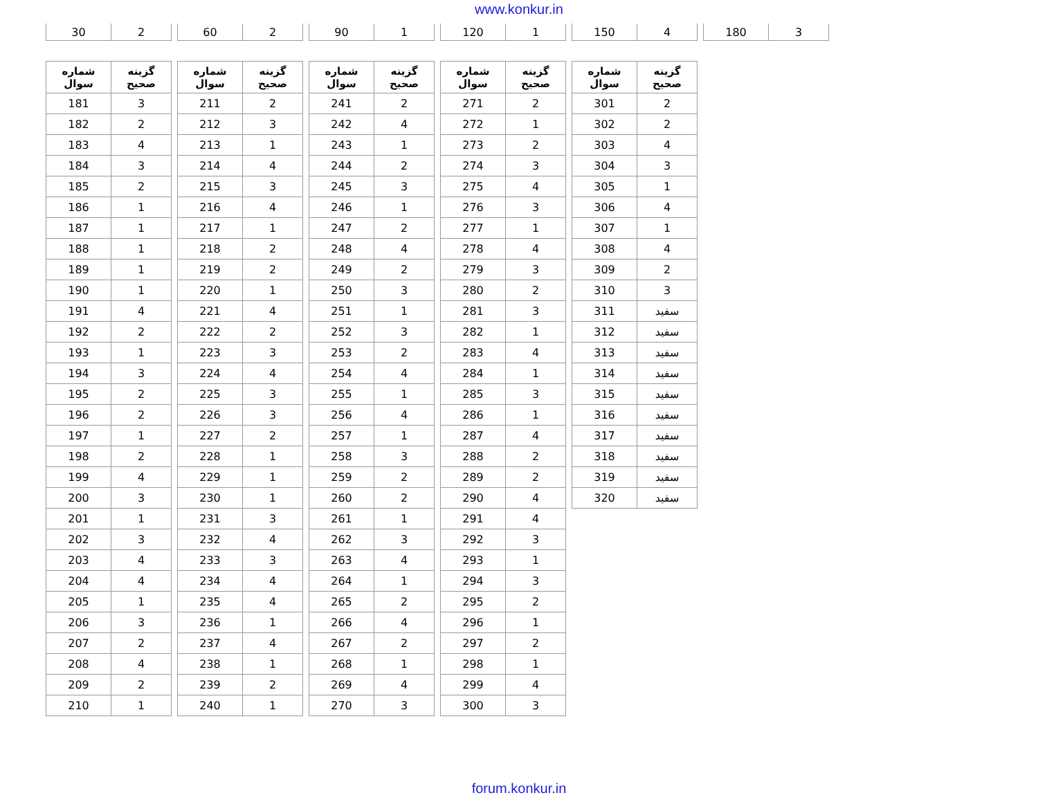www.konkur.in
| 30 | 2 |
| 60 | 2 |
| 90 | 1 |
| 120 | 1 |
| 150 | 4 |
| 180 | 3 |
| شماره سوال | گزینه صحیح |
| --- | --- |
| 181 | 3 |
| 182 | 2 |
| 183 | 4 |
| 184 | 3 |
| 185 | 2 |
| 186 | 1 |
| 187 | 1 |
| 188 | 1 |
| 189 | 1 |
| 190 | 1 |
| 191 | 4 |
| 192 | 2 |
| 193 | 1 |
| 194 | 3 |
| 195 | 2 |
| 196 | 2 |
| 197 | 1 |
| 198 | 2 |
| 199 | 4 |
| 200 | 3 |
| 201 | 1 |
| 202 | 3 |
| 203 | 4 |
| 204 | 4 |
| 205 | 1 |
| 206 | 3 |
| 207 | 2 |
| 208 | 4 |
| 209 | 2 |
| 210 | 1 |
| شماره سوال | گزینه صحیح |
| --- | --- |
| 211 | 2 |
| 212 | 3 |
| 213 | 1 |
| 214 | 4 |
| 215 | 3 |
| 216 | 4 |
| 217 | 1 |
| 218 | 2 |
| 219 | 2 |
| 220 | 1 |
| 221 | 4 |
| 222 | 2 |
| 223 | 3 |
| 224 | 4 |
| 225 | 3 |
| 226 | 3 |
| 227 | 2 |
| 228 | 1 |
| 229 | 1 |
| 230 | 1 |
| 231 | 3 |
| 232 | 4 |
| 233 | 3 |
| 234 | 4 |
| 235 | 4 |
| 236 | 1 |
| 237 | 4 |
| 238 | 1 |
| 239 | 2 |
| 240 | 1 |
| شماره سوال | گزینه صحیح |
| --- | --- |
| 241 | 2 |
| 242 | 4 |
| 243 | 1 |
| 244 | 2 |
| 245 | 3 |
| 246 | 1 |
| 247 | 2 |
| 248 | 4 |
| 249 | 2 |
| 250 | 3 |
| 251 | 1 |
| 252 | 3 |
| 253 | 2 |
| 254 | 4 |
| 255 | 1 |
| 256 | 4 |
| 257 | 1 |
| 258 | 3 |
| 259 | 2 |
| 260 | 2 |
| 261 | 1 |
| 262 | 3 |
| 263 | 4 |
| 264 | 1 |
| 265 | 2 |
| 266 | 4 |
| 267 | 2 |
| 268 | 1 |
| 269 | 4 |
| 270 | 3 |
| شماره سوال | گزینه صحیح |
| --- | --- |
| 271 | 2 |
| 272 | 1 |
| 273 | 2 |
| 274 | 3 |
| 275 | 4 |
| 276 | 3 |
| 277 | 1 |
| 278 | 4 |
| 279 | 3 |
| 280 | 2 |
| 281 | 3 |
| 282 | 1 |
| 283 | 4 |
| 284 | 1 |
| 285 | 3 |
| 286 | 1 |
| 287 | 4 |
| 288 | 2 |
| 289 | 2 |
| 290 | 4 |
| 291 | 4 |
| 292 | 3 |
| 293 | 1 |
| 294 | 3 |
| 295 | 2 |
| 296 | 1 |
| 297 | 2 |
| 298 | 1 |
| 299 | 4 |
| 300 | 3 |
| شماره سوال | گزینه صحیح |
| --- | --- |
| 301 | 2 |
| 302 | 2 |
| 303 | 4 |
| 304 | 3 |
| 305 | 1 |
| 306 | 4 |
| 307 | 1 |
| 308 | 4 |
| 309 | 2 |
| 310 | 3 |
| 311 | سفید |
| 312 | سفید |
| 313 | سفید |
| 314 | سفید |
| 315 | سفید |
| 316 | سفید |
| 317 | سفید |
| 318 | سفید |
| 319 | سفید |
| 320 | سفید |
forum.konkur.in